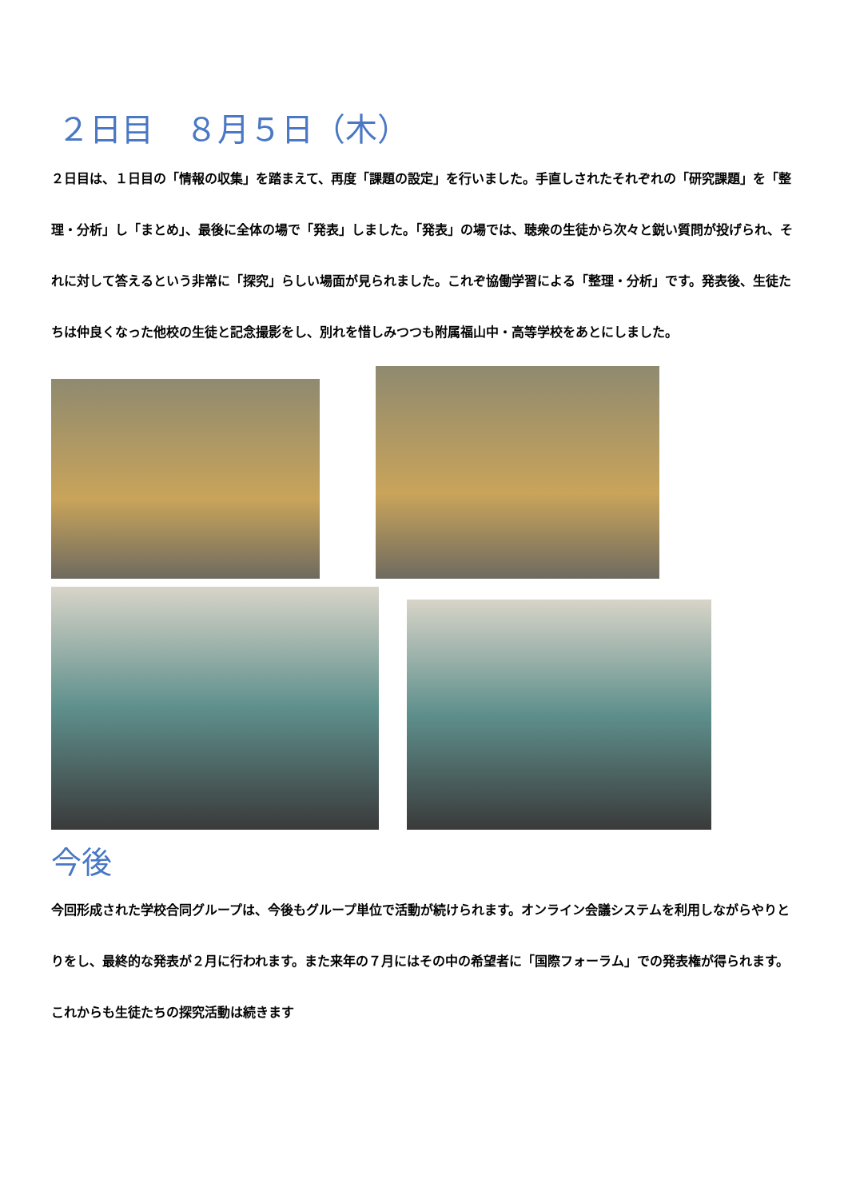２日目　８月５日（木）
２日目は、１日目の「情報の収集」を踏まえて、再度「課題の設定」を行いました。手直しされたそれぞれの「研究課題」を「整理・分析」し「まとめ」、最後に全体の場で「発表」しました。「発表」の場では、聴衆の生徒から次々と鋭い質問が投げられ、それに対して答えるという非常に「探究」らしい場面が見られました。これぞ協働学習による「整理・分析」です。発表後、生徒たちは仲良くなった他校の生徒と記念撮影をし、別れを惜しみつつも附属福山中・高等学校をあとにしました。
今後
今回形成された学校合同グループは、今後もグループ単位で活動が続けられます。オンライン会議システムを利用しながらやりとりをし、最終的な発表が２月に行われます。また来年の７月にはその中の希望者に「国際フォーラム」での発表権が得られます。これからも生徒たちの探究活動は続きます